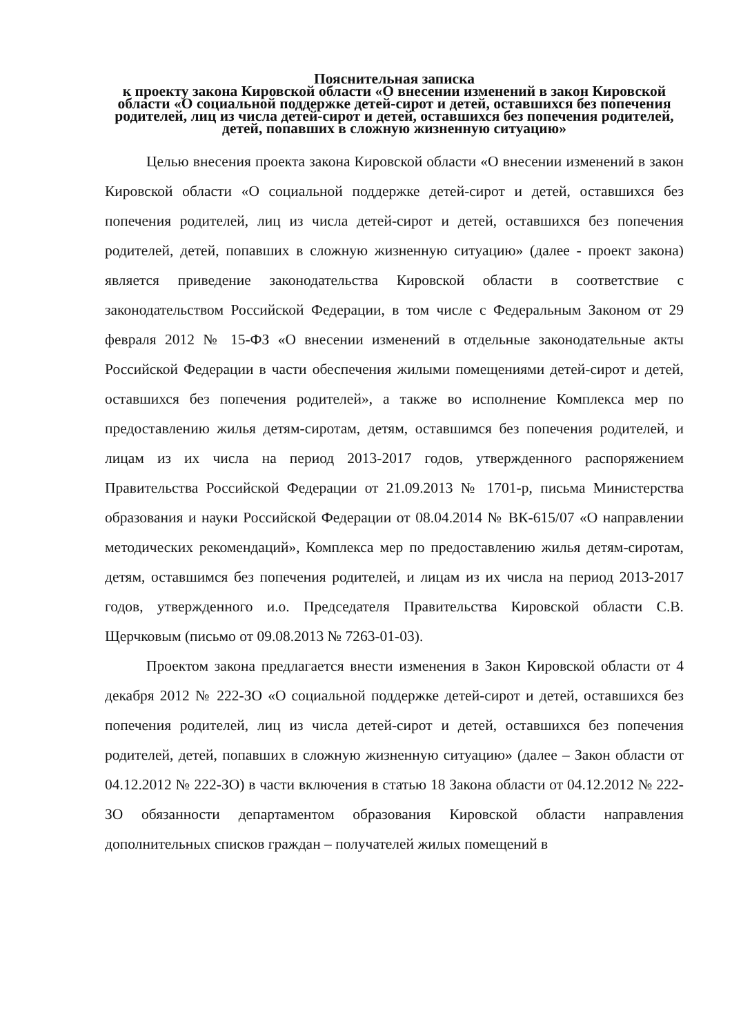Пояснительная записка
к проекту закона Кировской области «О внесении изменений в закон Кировской области «О социальной поддержке детей-сирот и детей, оставшихся без попечения родителей, лиц из числа детей-сирот и детей, оставшихся без попечения родителей, детей, попавших в сложную жизненную ситуацию»
Целью внесения проекта закона Кировской области «О внесении изменений в закон Кировской области «О социальной поддержке детей-сирот и детей, оставшихся без попечения родителей, лиц из числа детей-сирот и детей, оставшихся без попечения родителей, детей, попавших в сложную жизненную ситуацию» (далее - проект закона) является приведение законодательства Кировской области в соответствие с законодательством Российской Федерации, в том числе с Федеральным Законом от 29 февраля 2012 № 15-ФЗ «О внесении изменений в отдельные законодательные акты Российской Федерации в части обеспечения жилыми помещениями детей-сирот и детей, оставшихся без попечения родителей», а также во исполнение Комплекса мер по предоставлению жилья детям-сиротам, детям, оставшимся без попечения родителей, и лицам из их числа на период 2013-2017 годов, утвержденного распоряжением Правительства Российской Федерации от 21.09.2013 № 1701-р, письма Министерства образования и науки Российской Федерации от 08.04.2014 № ВК-615/07 «О направлении методических рекомендаций», Комплекса мер по предоставлению жилья детям-сиротам, детям, оставшимся без попечения родителей, и лицам из их числа на период 2013-2017 годов, утвержденного и.о. Председателя Правительства Кировской области С.В. Щерчковым (письмо от 09.08.2013 № 7263-01-03).
Проектом закона предлагается внести изменения в Закон Кировской области от 4 декабря 2012 № 222-ЗО «О социальной поддержке детей-сирот и детей, оставшихся без попечения родителей, лиц из числа детей-сирот и детей, оставшихся без попечения родителей, детей, попавших в сложную жизненную ситуацию» (далее – Закон области от 04.12.2012 № 222-ЗО) в части включения в статью 18 Закона области от 04.12.2012 № 222-ЗО обязанности департаментом образования Кировской области направления дополнительных списков граждан – получателей жилых помещений в